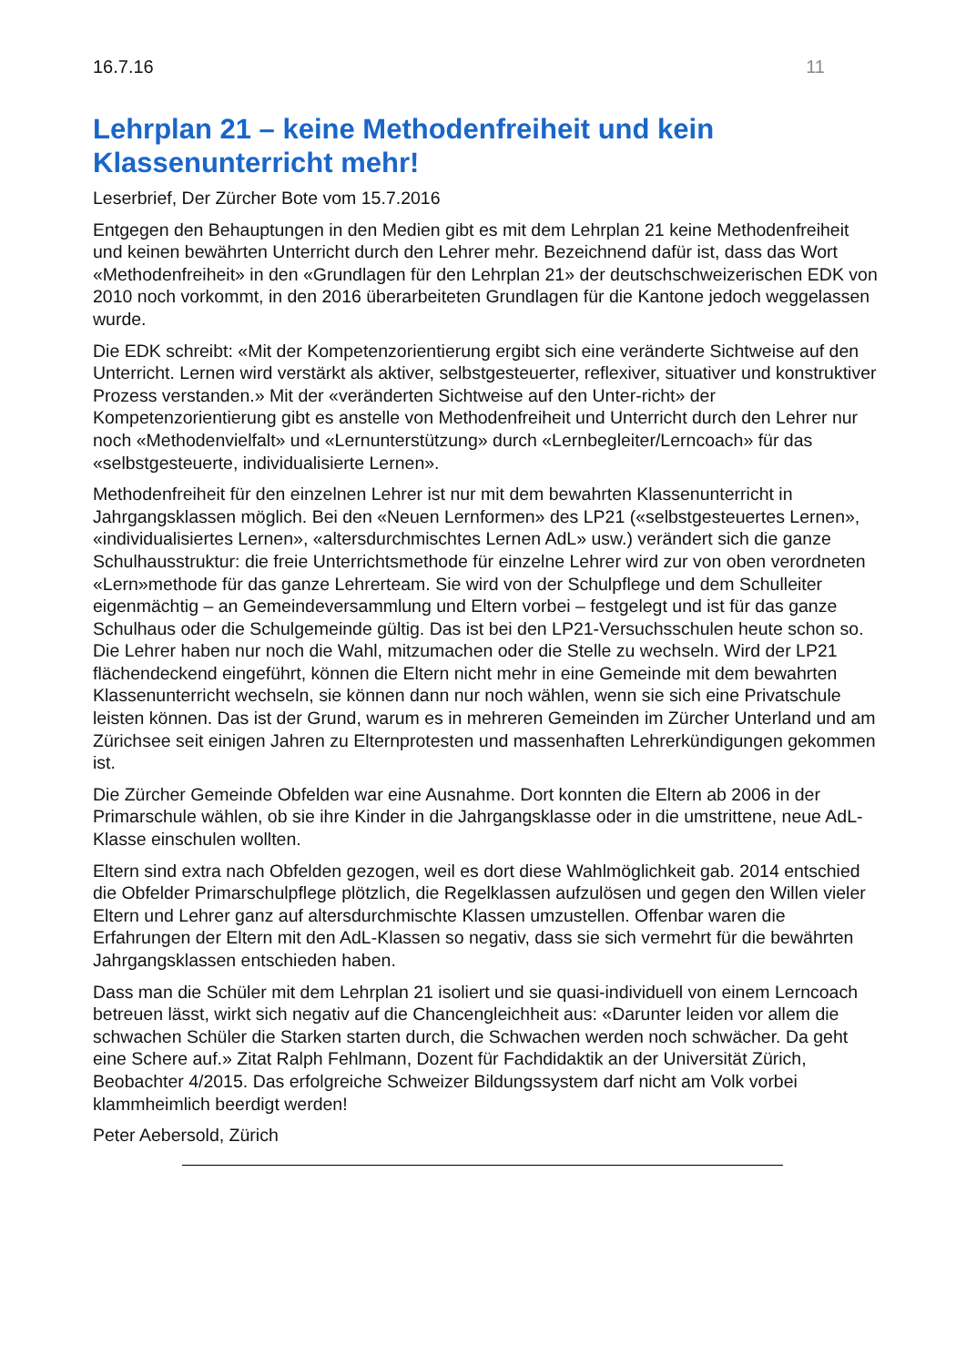16.7.16 11
Lehrplan 21 – keine Methodenfreiheit und kein Klassenunterricht mehr!
Leserbrief, Der Zürcher Bote vom 15.7.2016
Entgegen den Behauptungen in den Medien gibt es mit dem Lehrplan 21 keine Methodenfreiheit und keinen bewährten Unterricht durch den Lehrer mehr. Bezeichnend dafür ist, dass das Wort «Methodenfreiheit» in den «Grundlagen für den Lehrplan 21» der deutschschweizerischen EDK von 2010 noch vorkommt, in den 2016 überarbeiteten Grundlagen für die Kantone jedoch weggelassen wurde.
Die EDK schreibt: «Mit der Kompetenzorientierung ergibt sich eine veränderte Sichtweise auf den Unterricht. Lernen wird verstärkt als aktiver, selbstgesteuerter, reflexiver, situativer und konstruktiver Prozess verstanden.» Mit der «veränderten Sichtweise auf den Unter-richt» der Kompetenzorientierung gibt es anstelle von Methodenfreiheit und Unterricht durch den Lehrer nur noch «Methodenvielfalt» und «Lernunterstützung» durch «Lernbegleiter/Lerncoach» für das «selbstgesteuerte, individualisierte Lernen».
Methodenfreiheit für den einzelnen Lehrer ist nur mit dem bewahrten Klassenunterricht in Jahrgangsklassen möglich. Bei den «Neuen Lernformen» des LP21 («selbstgesteuertes Lernen», «individualisiertes Lernen», «altersdurchmischtes Lernen AdL» usw.) verändert sich die ganze Schulhausstruktur: die freie Unterrichtsmethode für einzelne Lehrer wird zur von oben verordneten «Lern»methode für das ganze Lehrerteam. Sie wird von der Schulpflege und dem Schulleiter eigenmächtig – an Gemeindeversammlung und Eltern vorbei – festgelegt und ist für das ganze Schulhaus oder die Schulgemeinde gültig. Das ist bei den LP21-Versuchsschulen heute schon so. Die Lehrer haben nur noch die Wahl, mitzumachen oder die Stelle zu wechseln. Wird der LP21 flächendeckend eingeführt, können die Eltern nicht mehr in eine Gemeinde mit dem bewahrten Klassenunterricht wechseln, sie können dann nur noch wählen, wenn sie sich eine Privatschule leisten können. Das ist der Grund, warum es in mehreren Gemeinden im Zürcher Unterland und am Zürichsee seit einigen Jahren zu Elternprotesten und massenhaften Lehrerkündigungen gekommen ist.
Die Zürcher Gemeinde Obfelden war eine Ausnahme. Dort konnten die Eltern ab 2006 in der Primarschule wählen, ob sie ihre Kinder in die Jahrgangsklasse oder in die umstrittene, neue AdL-Klasse einschulen wollten.
Eltern sind extra nach Obfelden gezogen, weil es dort diese Wahlmöglichkeit gab. 2014 entschied die Obfelder Primarschulpflege plötzlich, die Regelklassen aufzulösen und gegen den Willen vieler Eltern und Lehrer ganz auf altersdurchmischte Klassen umzustellen. Offenbar waren die Erfahrungen der Eltern mit den AdL-Klassen so negativ, dass sie sich vermehrt für die bewährten Jahrgangsklassen entschieden haben.
Dass man die Schüler mit dem Lehrplan 21 isoliert und sie quasi-individuell von einem Lerncoach betreuen lässt, wirkt sich negativ auf die Chancengleichheit aus: «Darunter leiden vor allem die schwachen Schüler die Starken starten durch, die Schwachen werden noch schwächer. Da geht eine Schere auf.» Zitat Ralph Fehlmann, Dozent für Fachdidaktik an der Universität Zürich, Beobachter 4/2015. Das erfolgreiche Schweizer Bildungssystem darf nicht am Volk vorbei klammheimlich beerdigt werden!
Peter Aebersold, Zürich